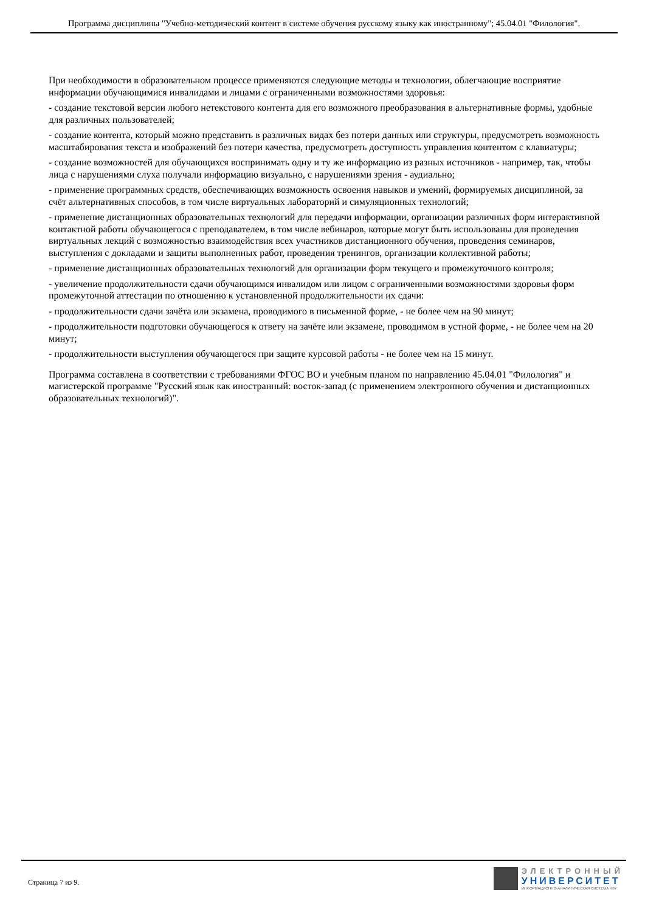Программа дисциплины "Учебно-методический контент в системе обучения русскому языку как иностранному"; 45.04.01 "Филология".
При необходимости в образовательном процессе применяются следующие методы и технологии, облегчающие восприятие информации обучающимися инвалидами и лицами с ограниченными возможностями здоровья:
- создание текстовой версии любого нетекстового контента для его возможного преобразования в альтернативные формы, удобные для различных пользователей;
- создание контента, который можно представить в различных видах без потери данных или структуры, предусмотреть возможность масштабирования текста и изображений без потери качества, предусмотреть доступность управления контентом с клавиатуры;
- создание возможностей для обучающихся воспринимать одну и ту же информацию из разных источников - например, так, чтобы лица с нарушениями слуха получали информацию визуально, с нарушениями зрения - аудиально;
- применение программных средств, обеспечивающих возможность освоения навыков и умений, формируемых дисциплиной, за счёт альтернативных способов, в том числе виртуальных лабораторий и симуляционных технологий;
- применение дистанционных образовательных технологий для передачи информации, организации различных форм интерактивной контактной работы обучающегося с преподавателем, в том числе вебинаров, которые могут быть использованы для проведения виртуальных лекций с возможностью взаимодействия всех участников дистанционного обучения, проведения семинаров, выступления с докладами и защиты выполненных работ, проведения тренингов, организации коллективной работы;
- применение дистанционных образовательных технологий для организации форм текущего и промежуточного контроля;
- увеличение продолжительности сдачи обучающимся инвалидом или лицом с ограниченными возможностями здоровья форм промежуточной аттестации по отношению к установленной продолжительности их сдачи:
- продолжительности сдачи зачёта или экзамена, проводимого в письменной форме, - не более чем на 90 минут;
- продолжительности подготовки обучающегося к ответу на зачёте или экзамене, проводимом в устной форме, - не более чем на 20 минут;
- продолжительности выступления обучающегося при защите курсовой работы - не более чем на 15 минут.
Программа составлена в соответствии с требованиями ФГОС ВО и учебным планом по направлению 45.04.01 "Филология" и магистерской программе "Русский язык как иностранный: восток-запад (с применением электронного обучения и дистанционных образовательных технологий)".
Страница 7 из 9.
ЭЛЕКТРОННЫЙ
УНИВЕРСИТЕТ
ИНФОРМАЦИОННО-АНАЛИТИЧЕСКАЯ СИСТЕМА КФУ